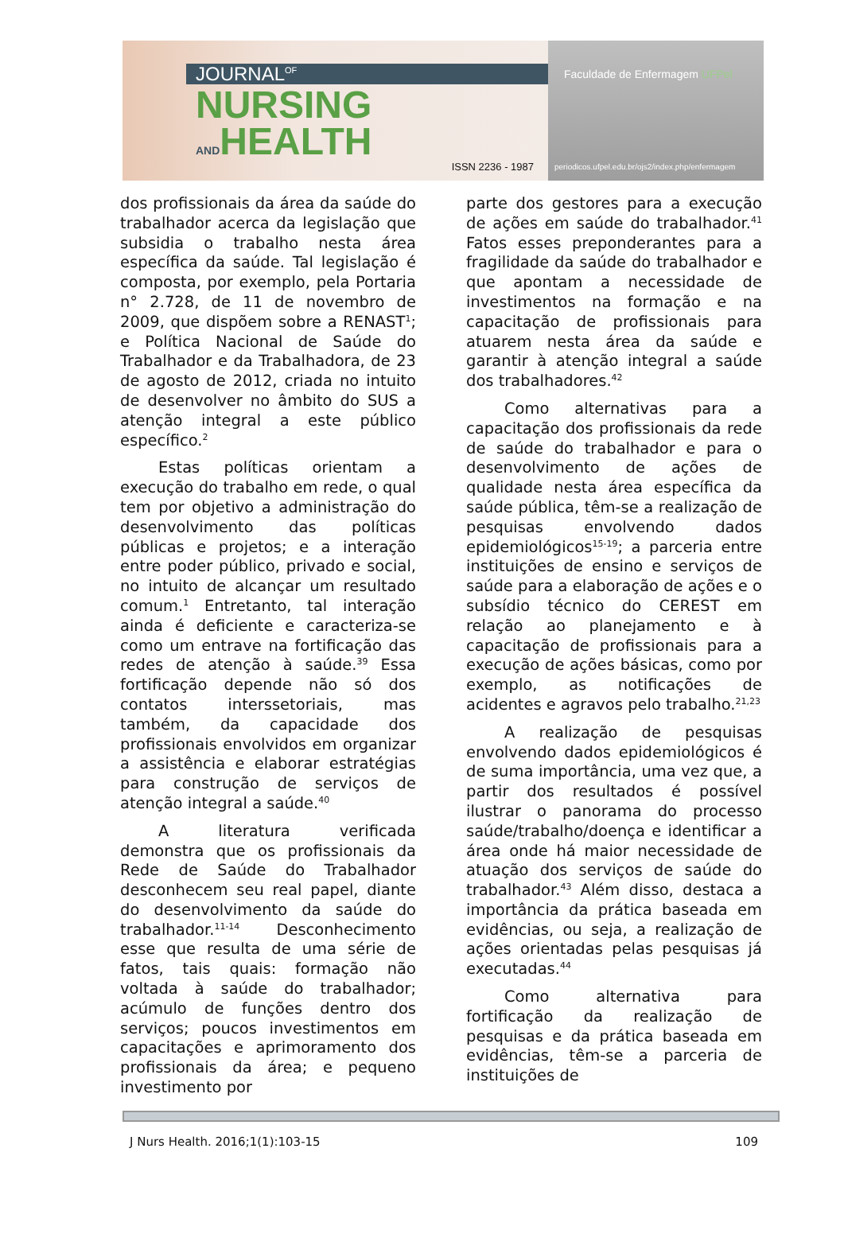JOURNAL<sup>OF</sup>
NURSING
ANDHEALTH
ISSN 2236 - 1987
Faculdade de Enfermagem UFPel
periodicos.ufpel.edu.br/ojs2/index.php/enfermagem
dos profissionais da área da saúde do trabalhador acerca da legislação que subsidia o trabalho nesta área específica da saúde. Tal legislação é composta, por exemplo, pela Portaria n° 2.728, de 11 de novembro de 2009, que dispõem sobre a RENAST<sup>1</sup>; e Política Nacional de Saúde do Trabalhador e da Trabalhadora, de 23 de agosto de 2012, criada no intuito de desenvolver no âmbito do SUS a atenção integral a este público específico.<sup>2</sup>
Estas políticas orientam a execução do trabalho em rede, o qual tem por objetivo a administração do desenvolvimento das políticas públicas e projetos; e a interação entre poder público, privado e social, no intuito de alcançar um resultado comum.<sup>1</sup> Entretanto, tal interação ainda é deficiente e caracteriza-se como um entrave na fortificação das redes de atenção à saúde.<sup>39</sup> Essa fortificação depende não só dos contatos interssetoriais, mas também, da capacidade dos profissionais envolvidos em organizar a assistência e elaborar estratégias para construção de serviços de atenção integral a saúde.<sup>40</sup>
A literatura verificada demonstra que os profissionais da Rede de Saúde do Trabalhador desconhecem seu real papel, diante do desenvolvimento da saúde do trabalhador.<sup>11-14</sup> Desconhecimento esse que resulta de uma série de fatos, tais quais: formação não voltada à saúde do trabalhador; acúmulo de funções dentro dos serviços; poucos investimentos em capacitações e aprimoramento dos profissionais da área; e pequeno investimento por
parte dos gestores para a execução de ações em saúde do trabalhador.<sup>41</sup> Fatos esses preponderantes para a fragilidade da saúde do trabalhador e que apontam a necessidade de investimentos na formação e na capacitação de profissionais para atuarem nesta área da saúde e garantir à atenção integral a saúde dos trabalhadores.<sup>42</sup>
Como alternativas para a capacitação dos profissionais da rede de saúde do trabalhador e para o desenvolvimento de ações de qualidade nesta área específica da saúde pública, têm-se a realização de pesquisas envolvendo dados epidemiológicos<sup>15-19</sup>; a parceria entre instituições de ensino e serviços de saúde para a elaboração de ações e o subsídio técnico do CEREST em relação ao planejamento e à capacitação de profissionais para a execução de ações básicas, como por exemplo, as notificações de acidentes e agravos pelo trabalho.<sup>21,23</sup>
A realização de pesquisas envolvendo dados epidemiológicos é de suma importância, uma vez que, a partir dos resultados é possível ilustrar o panorama do processo saúde/trabalho/doença e identificar a área onde há maior necessidade de atuação dos serviços de saúde do trabalhador.<sup>43</sup> Além disso, destaca a importância da prática baseada em evidências, ou seja, a realização de ações orientadas pelas pesquisas já executadas.<sup>44</sup>
Como alternativa para fortificação da realização de pesquisas e da prática baseada em evidências, têm-se a parceria de instituições de
J Nurs Health. 2016;1(1):103-15 109